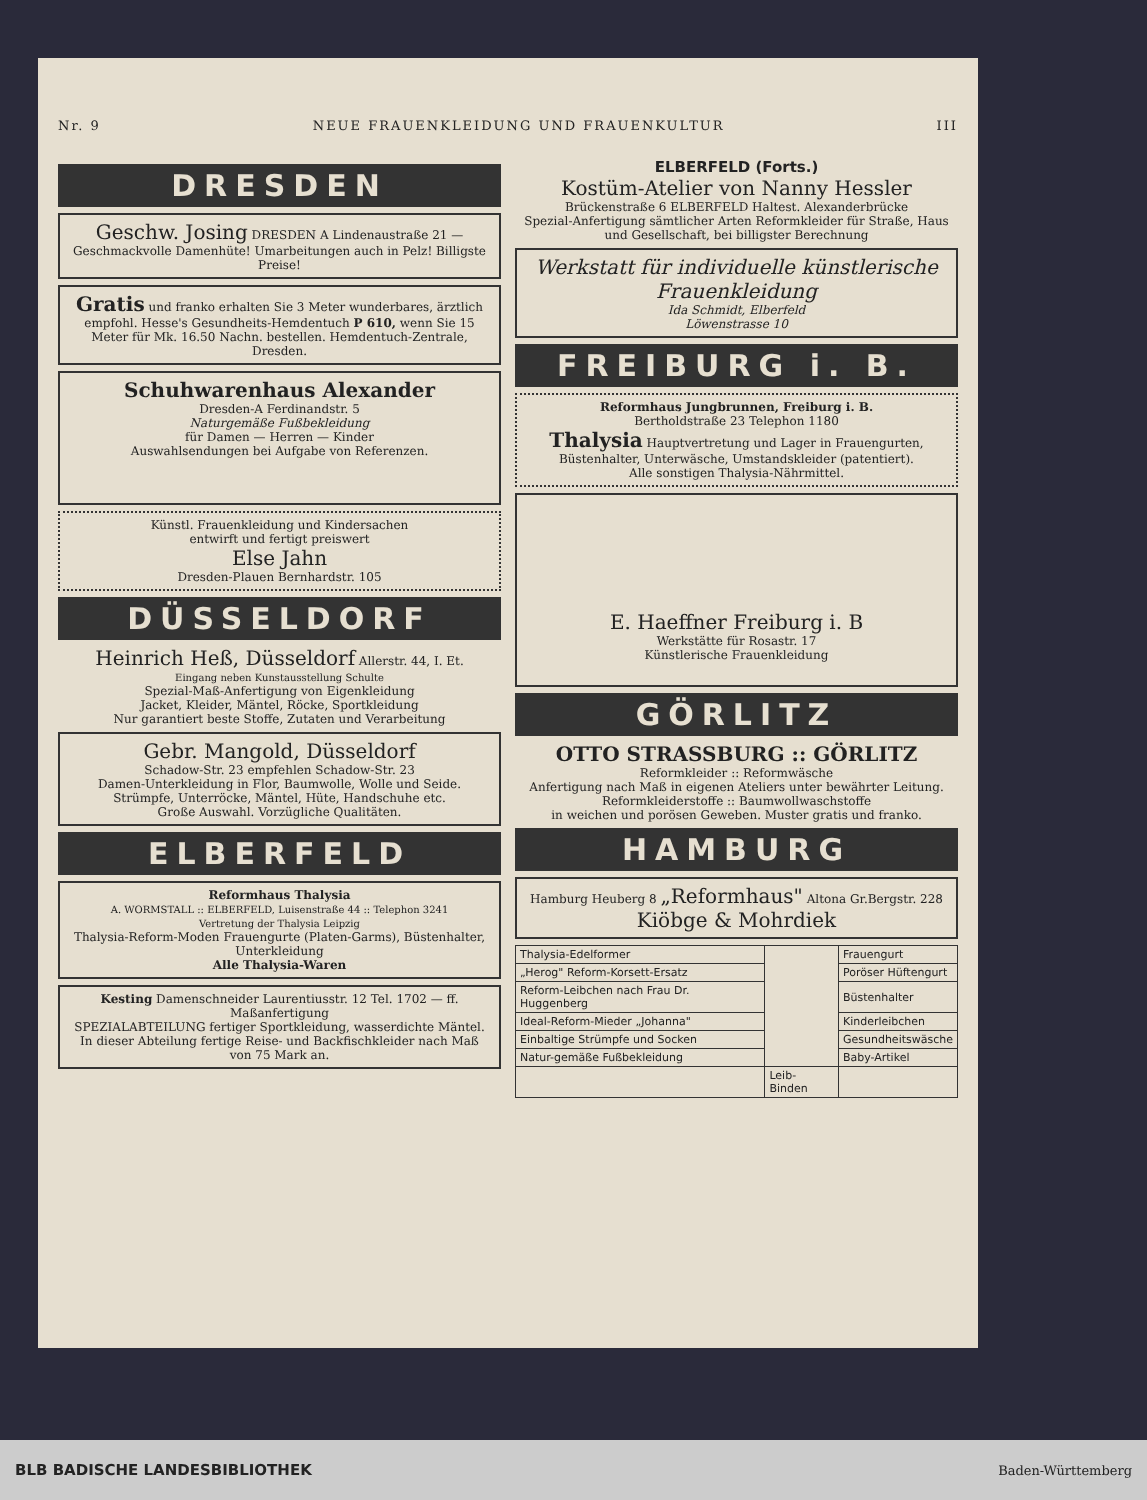Nr. 9 NEUE FRAUENKLEIDUNG UND FRAUENKULTUR III
DRESDEN
Geschw. Josing DRESDEN A Lindenaustraße 21 — Geschmackvolle Damenhüte! Umarbeitungen auch in Pelz! Billigste Preise!
Gratis und franko erhalten Sie 3 Meter wunderbares, ärztlich empfohl. Hesse's Gesundheits-Hemdentuch P 610, wenn Sie 15 Meter für Mk. 16.50 Nachn. bestellen. Hemdentuch-Zentrale, Dresden.
Schuhwarenhaus Alexander
Dresden-A Ferdinandstr. 5
Naturgemäße Fußbekleidung
für Damen — Herren — Kinder
Auswahlsendungen bei Aufgabe von Referenzen.
Künstl. Frauenkleidung und Kindersachen
entwirft und fertigt preiswert
Else Jahn
Dresden-Plauen Bernhardstr. 105
DÜSSELDORF
Heinrich Heß, Düsseldorf Allerstr. 44, I. Et.
Eingang neben Kunstausstellung Schulte
Spezial-Maß-Anfertigung von Eigenkleidung
Jacket, Kleider, Mäntel, Röcke, Sportkleidung
Nur garantiert beste Stoffe, Zutaten und Verarbeitung
Gebr. Mangold, Düsseldorf
Schadow-Str. 23 empfehlen Schadow-Str. 23
Damen-Unterkleidung in Flor, Baumwolle, Wolle und Seide.
Strümpfe, Unterröcke, Mäntel, Hüte, Handschuhe etc.
Große Auswahl. Vorzügliche Qualitäten.
ELBERFELD
Reformhaus Thalysia
A. WORMSTALL :: ELBERFELD, Luisenstraße 44 :: Telephon 3241
Vertretung der Thalysia Leipzig
Thalysia-Reform-Moden Frauengurte (Platen-Garms), Büstenhalter, Unterkleidung
Alle Thalysia-Waren
Kesting Damenschneider Laurentiusstr. 12 Tel. 1702 — ff. Maßanfertigung
SPEZIALABTEILUNG fertiger Sportkleidung, wasserdichte Mäntel.
In dieser Abteilung fertige Reise- und Backfischkleider nach Maß von 75 Mark an.
ELBERFELD (Forts.)
Kostüm-Atelier von Nanny Hessler
Brückenstraße 6 ELBERFELD Haltest. Alexanderbrücke
Spezial-Anfertigung sämtlicher Arten Reformkleider für Straße, Haus und Gesellschaft, bei billigster Berechnung
Werkstatt für individuelle künstlerische Frauenkleidung
Ida Schmidt, Elberfeld
Löwenstrasse 10
FREIBURG i. B.
Reformhaus Jungbrunnen, Freiburg i. B.
Bertholdstraße 23 Telephon 1180
Thalysia Hauptvertretung und Lager in Frauengurten, Büstenhalter, Unterwäsche, Umstandskleider (patentiert).
Alle sonstigen Thalysia-Nährmittel.
E. Haeffner Freiburg i. B
Werkstätte für Rosastr. 17
Künstlerische Frauenkleidung
GÖRLITZ
OTTO STRASSBURG :: GÖRLITZ
Reformkleider :: Reformwäsche
Anfertigung nach Maß in eigenen Ateliers unter bewährter Leitung.
Reformkleiderstoffe :: Baumwollwaschstoffe
in weichen und porösen Geweben. Muster gratis und franko.
HAMBURG
Hamburg Heuberg 8 „Reformhaus" Altona Gr.Bergstr. 228
Kiöbge & Mohrdiek
| Thalysia-Edelformer | | Frauengurt |
| „Herog" Reform-Korsett-Ersatz | | Poröser Hüftengurt |
| Reform-Leibchen nach Frau Dr. Huggenberg | | Büstenhalter |
| Ideal-Reform-Mieder „Johanna" | | Kinderleibchen |
| Einbaltige Strümpfe und Socken | | Gesundheitswäsche |
| Natur-gemäße Fußbekleidung | | Baby-Artikel |
| | Leib-Binden | |
BLB BADISCHE LANDESBIBLIOTHEK Baden-Württemberg